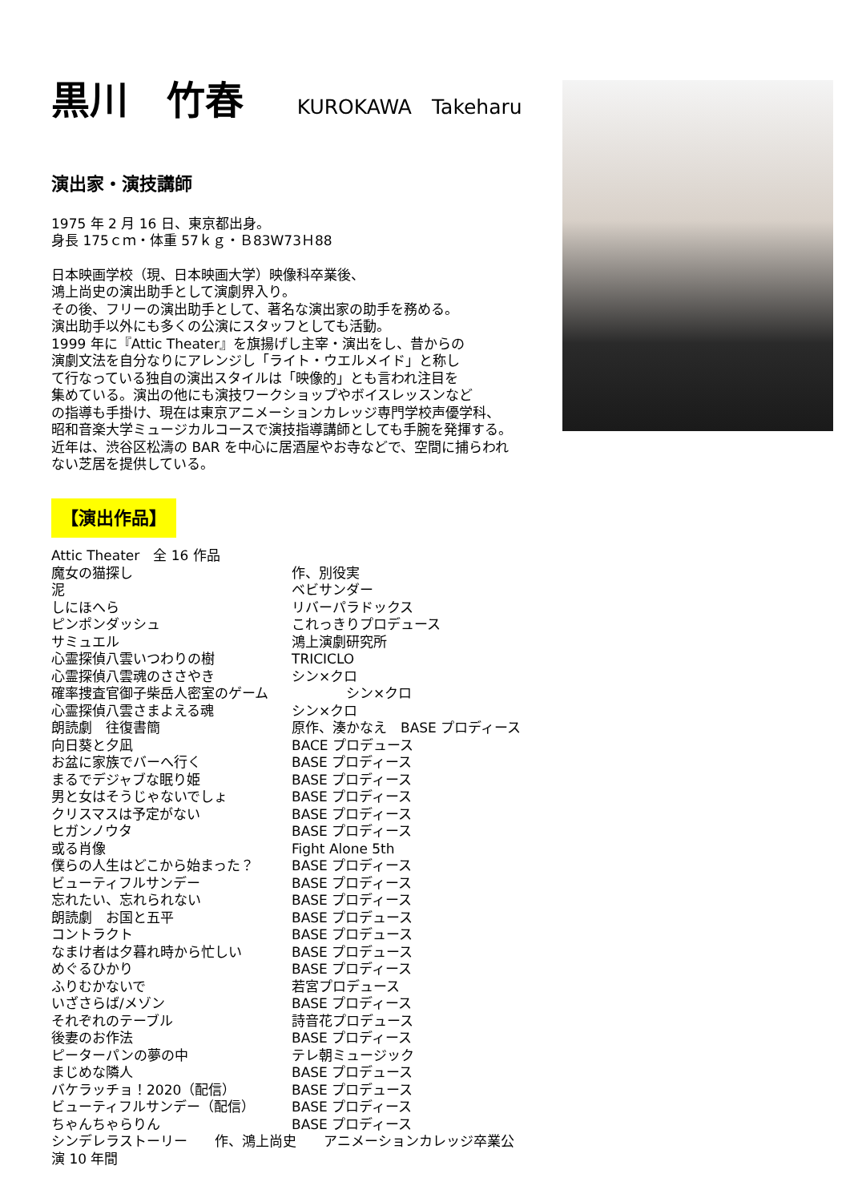黒川　竹春 KUROKAWA　Takeharu
演出家・演技講師
1975 年 2 月 16 日、東京都出身。
身長 175ｃｍ・体重 57ｋｇ・Ｂ83W73Ｈ88
日本映画学校（現、日本映画大学）映像科卒業後、
鴻上尚史の演出助手として演劇界入り。
その後、フリーの演出助手として、著名な演出家の助手を務める。
演出助手以外にも多くの公演にスタッフとしても活動。
1999 年に『Attic Theater』を旗揚げし主宰・演出をし、昔からの
演劇文法を自分なりにアレンジし「ライト・ウエルメイド」と称し
て行なっている独自の演出スタイルは「映像的」とも言われ注目を
集めている。演出の他にも演技ワークショップやボイスレッスンなど
の指導も手掛け、現在は東京アニメーションカレッジ専門学校声優学科、
昭和音楽大学ミュージカルコースで演技指導講師としても手腕を発揮する。
近年は、渋谷区松濤の BAR を中心に居酒屋やお寺などで、空間に捕らわれ
ない芝居を提供している。
【演出作品】
| Attic Theater 全 16 作品 | |
| 魔女の猫探し | 作、別役実 |
| 泥 | ベビサンダー |
| しにほへら | リバーパラドックス |
| ピンポンダッシュ | これっきりプロデュース |
| サミュエル | 鴻上演劇研究所 |
| 心霊探偵八雲いつわりの樹 | TRICICLO |
| 心霊探偵八雲魂のささやき | シン×クロ |
| 確率捜査官御子柴岳人密室のゲーム | シン×クロ |
| 心霊探偵八雲さまよえる魂 | シン×クロ |
| 朗読劇 往復書簡 | 原作、湊かなえ BASE プロディース |
| 向日葵と夕凪 | BACE プロデュース |
| お盆に家族でバーへ行く | BASE プロディース |
| まるでデジャブな眠り姫 | BASE プロディース |
| 男と女はそうじゃないでしょ | BASE プロディース |
| クリスマスは予定がない | BASE プロディース |
| ヒガンノウタ | BASE プロディース |
| 或る肖像 | Fight Alone 5th |
| 僕らの人生はどこから始まった？ | BASE プロディース |
| ビューティフルサンデー | BASE プロディース |
| 忘れたい、忘れられない | BASE プロディース |
| 朗読劇 お国と五平 | BASE プロデュース |
| コントラクト | BASE プロデュース |
| なまけ者は夕暮れ時から忙しい | BASE プロデュース |
| めぐるひかり | BASE プロディース |
| ふりむかないで | 若宮プロデュース |
| いざさらば/メゾン | BASE プロディース |
| それぞれのテーブル | 詩音花プロデュース |
| 後妻のお作法 | BASE プロディース |
| ピーターパンの夢の中 | テレ朝ミュージック |
| まじめな隣人 | BASE プロデュース |
| バケラッチョ！2020（配信） | BASE プロデュース |
| ビューティフルサンデー（配信） | BASE プロディース |
| ちゃんちゃらりん | BASE プロディース |
| シンデレラストーリー 作、鴻上尚史 アニメーションカレッジ卒業公演 10 年間 | |